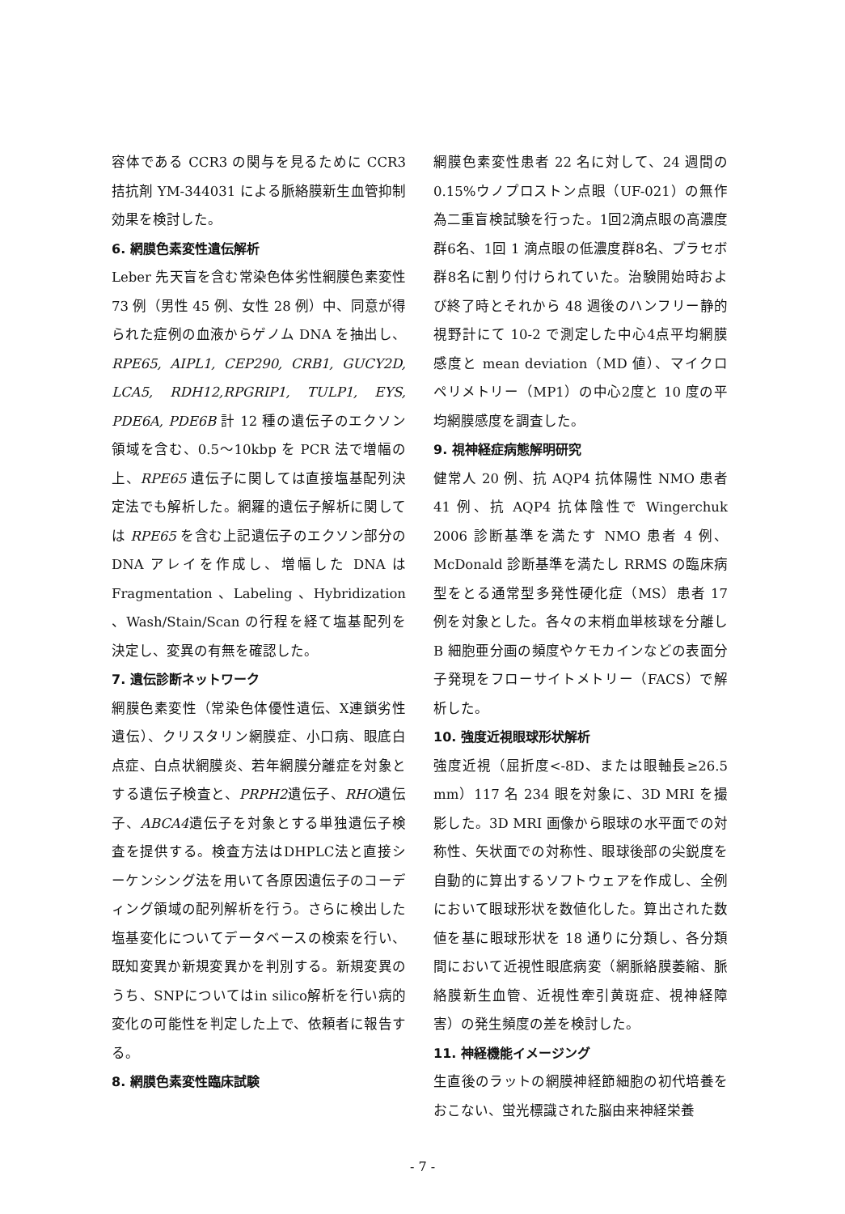容体である CCR3 の関与を見るために CCR3 拮抗剤 YM-344031 による脈絡膜新生血管抑制効果を検討した。
6. 網膜色素変性遺伝解析
Leber 先天盲を含む常染色体劣性網膜色素変性 73 例（男性 45 例、女性 28 例）中、同意が得られた症例の血液からゲノム DNA を抽出し、RPE65, AIPL1, CEP290, CRB1, GUCY2D, LCA5, RDH12,RPGRIP1, TULP1, EYS, PDE6A, PDE6B 計 12 種の遺伝子のエクソン領域を含む、0.5～10kbp を PCR 法で増幅の上、RPE65 遺伝子に関しては直接塩基配列決定法でも解析した。網羅的遺伝子解析に関しては RPE65 を含む上記遺伝子のエクソン部分の DNA アレイを作成し、増幅した DNA は Fragmentation 、Labeling 、Hybridization 、Wash/Stain/Scan の行程を経て塩基配列を決定し、変異の有無を確認した。
7. 遺伝診断ネットワーク
網膜色素変性（常染色体優性遺伝、X連鎖劣性遺伝）、クリスタリン網膜症、小口病、眼底白点症、白点状網膜炎、若年網膜分離症を対象とする遺伝子検査と、PRPH2遺伝子、RHO遺伝子、ABCA4遺伝子を対象とする単独遺伝子検査を提供する。検査方法はDHPLC法と直接シーケンシング法を用いて各原因遺伝子のコーディング領域の配列解析を行う。さらに検出した塩基変化についてデータベースの検索を行い、既知変異か新規変異かを判別する。新規変異のうち、SNPについてはin silico解析を行い病的変化の可能性を判定した上で、依頼者に報告する。
8. 網膜色素変性臨床試験
網膜色素変性患者 22 名に対して、24 週間の 0.15%ウノプロストン点眼（UF-021）の無作為二重盲検試験を行った。1回2滴点眼の高濃度群6名、1回 1 滴点眼の低濃度群8名、プラセボ群8名に割り付けられていた。治験開始時および終了時とそれから 48 週後のハンフリー静的視野計にて 10-2 で測定した中心4点平均網膜感度と mean deviation（MD 値）、マイクロペリメトリー（MP1）の中心2度と 10 度の平均網膜感度を調査した。
9. 視神経症病態解明研究
健常人 20 例、抗 AQP4 抗体陽性 NMO 患者 41 例、抗 AQP4 抗体陰性で Wingerchuk 2006 診断基準を満たす NMO 患者 4 例、McDonald 診断基準を満たし RRMS の臨床病型をとる通常型多発性硬化症（MS）患者 17 例を対象とした。各々の末梢血単核球を分離し B 細胞亜分画の頻度やケモカインなどの表面分子発現をフローサイトメトリー（FACS）で解析した。
10. 強度近視眼球形状解析
強度近視（屈折度<-8D、または眼軸長≥26.5 mm）117 名 234 眼を対象に、3D MRI を撮影した。3D MRI 画像から眼球の水平面での対称性、矢状面での対称性、眼球後部の尖鋭度を自動的に算出するソフトウェアを作成し、全例において眼球形状を数値化した。算出された数値を基に眼球形状を 18 通りに分類し、各分類間において近視性眼底病変（網脈絡膜萎縮、脈絡膜新生血管、近視性牽引黄斑症、視神経障害）の発生頻度の差を検討した。
11. 神経機能イメージング
生直後のラットの網膜神経節細胞の初代培養をおこない、蛍光標識された脳由来神経栄養
- 7 -